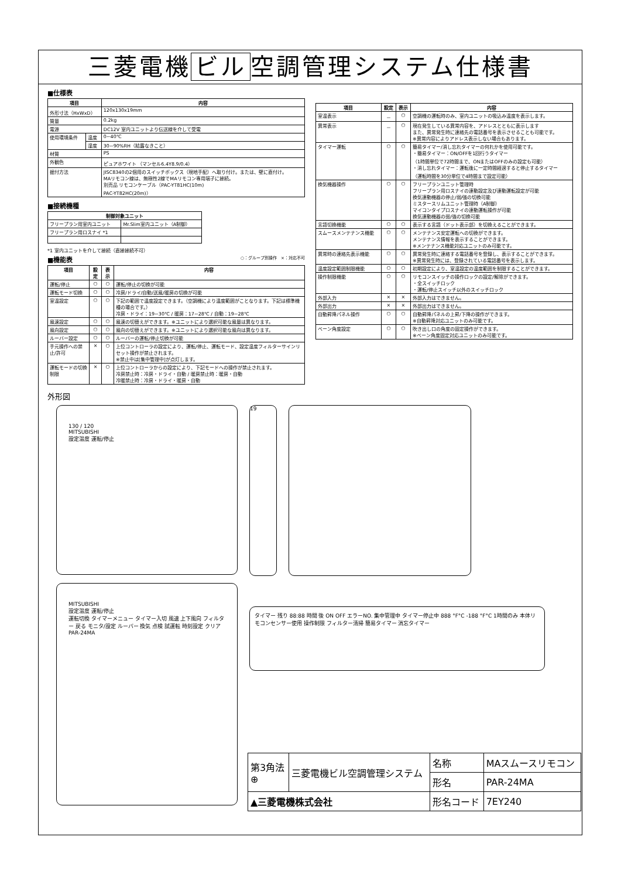三菱電機 ビル 空調管理システム仕様書
■仕様表
| 項目 | | 内容 |
| --- | --- | --- |
| 外形寸法（HxWxD） | | 120x130x19mm |
| 質量 | | 0.2kg |
| 電源 | | DC12V 室内ユニットより伝送線を介して受電 |
| 使用環境条件 | 温度 | 0~40℃ |
| | 湿度 | 30~90%RH（結露なきこと） |
| 材質 | | PS |
| 外観色 | | ピュアホワイト （マンセル6.4Y8.9/0.4） |
| 据付方法 | | JISC8340の2個用のスイッチボックス（現地手配）へ取り付け。または、壁に直付け。 MAリモコン線は、無極性2線でMAリモコン専用端子に接続。 別売品 リモコンケーブル（PAC-YT81HC(10m) PAC-YT82HC(20m)） |
■接続機種
| 制御対象ユニット | |
| --- | --- |
| フリープラン用室内ユニット | Mr.Slim室内ユニット（A制御） |
| フリープラン用ロスナイ *1 | |
*1 室内ユニットを介して接続（直接接続不可）
■機能表 ○：グループ別操作　×：対応不可
| 項目 | 設定 | 表示 | 内容 |
| --- | --- | --- | --- |
| 運転/停止 | ○ | ○ | 運転/停止の切換が可能 |
| 運転モード切換 | ○ | ○ | 冷房/ドライ/自動/送風/暖房の切換が可能 |
| 室温設定 | ○ | ○ | 下記の範囲で温度設定できます。（空調機により温度範囲がことなります。下記は標準機種の場合です。） 冷房・ドライ：19~30℃ / 暖房：17~28℃ / 自動：19~28℃ |
| 風速設定 | ○ | ○ | 風速の切替えができます。※ユニットにより選択可能な風量は異なります。 |
| 風向設定 | ○ | ○ | 風向の切替えができます。※ユニットにより選択可能な風向は異なります。 |
| ルーバー設定 | ○ | ○ | ルーバーの運転/停止切換が可能 |
| 手元操作への禁止/許可 | × | ○ | 上位コントローラの設定により、運転/停止、運転モード、設定温度フィルターサインリセット操作が禁止されます。 ※禁止中は[集中管理中]が点灯します。 |
| 運転モードの切換制限 | × | ○ | 上位コントローラからの設定により、下記モードへの操作が禁止されます。 冷房禁止時：冷房・ドライ・自動 / 暖房禁止時：暖房・自動 冷暖禁止時：冷房・ドライ・暖房・自動 |
| 項目 | 設定 | 表示 | 内容 |
| --- | --- | --- | --- |
| 室温表示 | － | ○ | 空調機の運転時のみ、室内ユニットの吸込み温度を表示します。 |
| 異常表示 | － | ○ | 現在発生している異常内容を、アドレスとともに表示します また、異常発生時に連絡先の電話番号を表示させることも可能です。 ※異常内容によりアドレス表示しない場合もあります。 |
| タイマー運転 | ○ | ○ | 簡易タイマー/消し忘れタイマーの何れかを使用可能です。 ・簡易タイマー：ON/OFFを1回行うタイマー （1時間単位で72時間まで、ONまたはOFFのみの設定も可能） ・消し忘れタイマー：運転後に一定時間経過すると停止するタイマー （運転時間を30分単位で4時間まで設定可能） |
| 換気機器操作 | ○ | ○ | フリープランユニット管理時 フリープラン用ロスナイの連動設定及び連動運転設定が可能 換気連動機器の停止/弱/強の切換可能 ミスタースリムユニット管理時（A制御） マイコンタイプロスナイの連動運転操作が可能 換気連動機器の弱/強の切換可能 |
| 言語切換機能 | ○ | ○ | 表示する言語（ドット表示部）を切換えることができます。 |
| スムースメンテナンス機能 | ○ | ○ | メンテナンス安定運転への切換ができます。 メンテナンス情報を表示することができます。 ※メンテナンス機能対応ユニットのみ可能です。 |
| 異常時の連絡先表示機能 | ○ | ○ | 異常発生時に連絡する電話番号を登録し、表示することができます。 ※異常発生時には、登録されている電話番号を表示します。 |
| 温度設定範囲制限機能 | ○ | ○ | 初期設定により、室温設定の温度範囲を制限することができます。 |
| 操作制限機能 | ○ | ○ | リモコンスイッチの操作ロックの設定/解除ができます。 ・全スイッチロック ・運転/停止スイッチ以外のスイッチロック |
| 外部入力 | × | × | 外部入力はできません。 |
| 外部出力 | × | × | 外部出力はできません。 |
| 自動昇降パネル操作 | ○ | ○ | 自動昇降パネルの上昇/下降の操作ができます。 ※自動昇降対応ユニットのみ可能です。 |
| ベーン角度設定 | ○ | ○ | 吹き出し口の角度の固定操作ができます。 ※ベーン角度固定対応ユニットのみ可能です。 |
外形図
130 / 120
MITSUBISHI
設定温度 運転/停止
19
MITSUBISHI
設定温度 運転/停止
運転切換 タイマーメニュー タイマー入切 風速 上下風向 フィルター 戻る モニタ/設定 ルーバー 換気 点検 試運転 時刻設定 クリア PAR-24MA
タイマー 残り 88:88 時間 後 ON OFF エラーNO. 集中管理中 タイマー停止中 888 °F°C -188 °F°C 1時間のみ 本体リモコンセンサー使用 操作制限 フィルター清掃 簡易タイマー 消忘タイマー
| 第3角法 ⊕ | 三菱電機ビル空調管理システム | 名称 | MAスムースリモコン |
| | | 形名 | PAR-24MA |
| ▲三菱電機株式会社 | | 形名コード | 7EY240 |